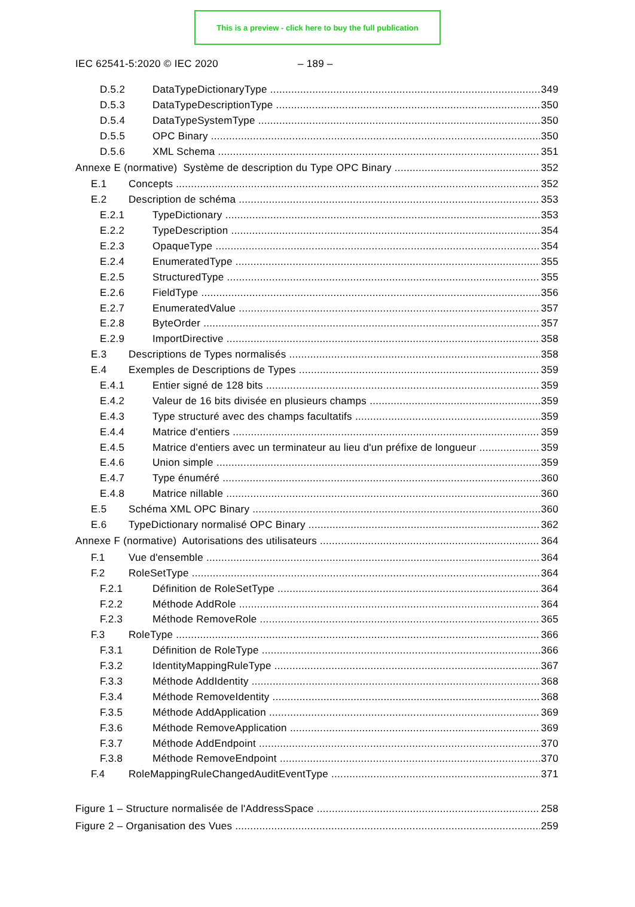This is a preview - click here to buy the full publication
IEC 62541-5:2020 © IEC 2020 – 189 –
D.5.2 DataTypeDictionaryType 349
D.5.3 DataTypeDescriptionType 350
D.5.4 DataTypeSystemType 350
D.5.5 OPC Binary 350
D.5.6 XML Schema 351
Annexe E (normative) Système de description du Type OPC Binary 352
E.1 Concepts 352
E.2 Description de schéma 353
E.2.1 TypeDictionary 353
E.2.2 TypeDescription 354
E.2.3 OpaqueType 354
E.2.4 EnumeratedType 355
E.2.5 StructuredType 355
E.2.6 FieldType 356
E.2.7 EnumeratedValue 357
E.2.8 ByteOrder 357
E.2.9 ImportDirective 358
E.3 Descriptions de Types normalisés 358
E.4 Exemples de Descriptions de Types 359
E.4.1 Entier signé de 128 bits 359
E.4.2 Valeur de 16 bits divisée en plusieurs champs 359
E.4.3 Type structuré avec des champs facultatifs 359
E.4.4 Matrice d'entiers 359
E.4.5 Matrice d'entiers avec un terminateur au lieu d'un préfixe de longueur 359
E.4.6 Union simple 359
E.4.7 Type énuméré 360
E.4.8 Matrice nillable 360
E.5 Schéma XML OPC Binary 360
E.6 TypeDictionary normalisé OPC Binary 362
Annexe F (normative) Autorisations des utilisateurs 364
F.1 Vue d'ensemble 364
F.2 RoleSetType 364
F.2.1 Définition de RoleSetType 364
F.2.2 Méthode AddRole 364
F.2.3 Méthode RemoveRole 365
F.3 RoleType 366
F.3.1 Définition de RoleType 366
F.3.2 IdentityMappingRuleType 367
F.3.3 Méthode AddIdentity 368
F.3.4 Méthode RemoveIdentity 368
F.3.5 Méthode AddApplication 369
F.3.6 Méthode RemoveApplication 369
F.3.7 Méthode AddEndpoint 370
F.3.8 Méthode RemoveEndpoint 370
F.4 RoleMappingRuleChangedAuditEventType 371
Figure 1 – Structure normalisée de l'AddressSpace 258
Figure 2 – Organisation des Vues 259